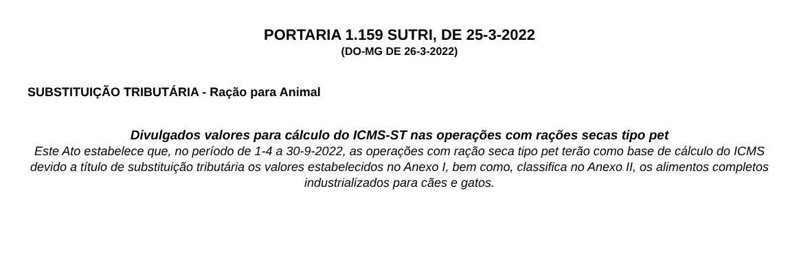PORTARIA 1.159 SUTRI, DE 25-3-2022
(DO-MG DE 26-3-2022)
SUBSTITUIÇÃO TRIBUTÁRIA - Ração para Animal
Divulgados valores para cálculo do ICMS-ST nas operações com rações secas tipo pet
Este Ato estabelece que, no período de 1-4 a 30-9-2022, as operações com ração seca tipo pet terão como base de cálculo do ICMS devido a título de substituição tributária os valores estabelecidos no Anexo I, bem como, classifica no Anexo II, os alimentos completos industrializados para cães e gatos.